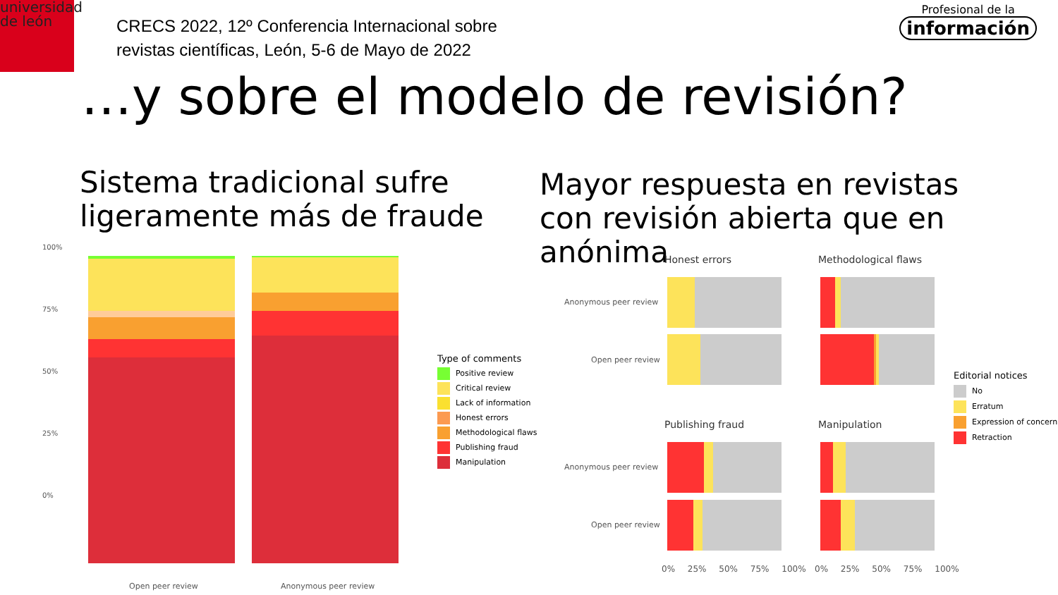universidad
de león
CRECS 2022, 12º Conferencia Internacional sobre
revistas científicas, León, 5-6 de Mayo de 2022
Profesional de la
información
…y sobre el modelo de revisión?
Sistema tradicional sufre
ligeramente más de fraude
Mayor respuesta en revistas
con revisión abierta que en
anónima
100%
75%
50%
25%
0%
Open peer review Anonymous peer review
Type of comments
Positive review
Critical review
Lack of information
Honest errors
Methodological flaws
Publishing fraud
Manipulation
Honest errors Methodological flaws
Publishing fraud Manipulation
Anonymous peer review
Open peer review
Anonymous peer review
Open peer review
0% 25% 50% 75% 100% 0% 25% 50% 75% 100%
Editorial notices
No
Erratum
Expression of concern
Retraction